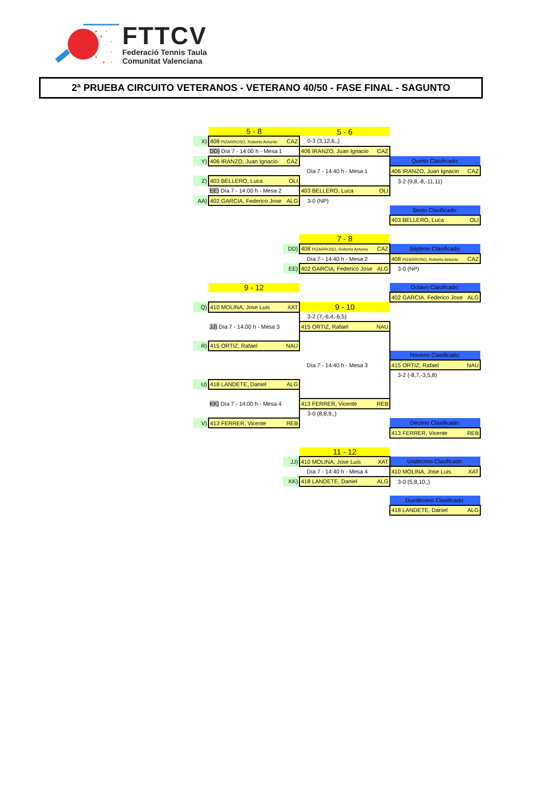FTTCV
Federació Tennis Taula
Comunitat Valenciana
2ª PRUEBA CIRCUITO VETERANOS - VETERANO 40/50 - FASE FINAL - SAGUNTO
| | 5 - 8 | | 5 - 6 | |
| X) | 408 PIZARROSO, Roberto Antonio CAZ | | 0-3 (3,12,6,,) | |
| | DD) Día 7 - 14:00 h - Mesa 1 | | 406 IRANZO, Juan Ignacio CAZ | |
| Y) | 406 IRANZO, Juan Ignacio CAZ | | | Quinto Clasificado: |
| | | | Día 7 - 14:40 h - Mesa 1 | 406 IRANZO, Juan Ignacio CAZ |
| Z) | 403 BELLERO, Luca OLI | | | 3-2 (9,8,-8,-11,11) |
| | EE) Día 7 - 14:00 h - Mesa 2 | | 403 BELLERO, Luca OLI | |
| AA) | 402 GARCIA, Federico Jose ALG | | 3-0 (NP) | |
| | | | | Sexto Clasificado: |
| | | | | 403 BELLERO, Luca OLI |
| | | | 7 - 8 | |
| | | DD) | 408 PIZARROSO, Roberto Antonio CAZ | Séptimo Clasificado: |
| | | | Día 7 - 14:40 h - Mesa 2 | 408 PIZARROSO, Roberto Antonio CAZ |
| | | EE) | 402 GARCIA, Federico Jose ALG | 3-0 (NP) |
| | 9 - 12 | | | Octavo Clasificado: |
| | | | | 402 GARCIA, Federico Jose ALG |
| Q) | 410 MOLINA, Jose Luis XAT | | 9 - 10 | |
| | | | 3-2 (7,-6,4,-6,5) | |
| | JJ) Día 7 - 14:00 h - Mesa 3 | | 415 ORTIZ, Rafael NAU | |
| R) | 415 ORTIZ, Rafael NAU | | | |
| | | | | Noveno Clasificado: |
| | | | Día 7 - 14:40 h - Mesa 3 | 415 ORTIZ, Rafael NAU |
| | | | | 3-2 (-8,7,-3,5,8) |
| U) | 418 LANDETE, Daniel ALG | | | |
| | KK) Día 7 - 14:00 h - Mesa 4 | | 413 FERRER, Vicente REB | |
| | | | 3-0 (8,8,9,,) | |
| V) | 413 FERRER, Vicente REB | | | Décimo Clasificado: |
| | | | | 413 FERRER, Vicente REB |
| | | | 11 - 12 | |
| | | JJ) | 410 MOLINA, Jose Luis XAT | Undécimo Clasificado: |
| | | | Día 7 - 14:40 h - Mesa 4 | 410 MOLINA, Jose Luis XAT |
| | | KK) | 418 LANDETE, Daniel ALG | 3-0 (5,8,10,,) |
| | | | | Duodécimo Clasificado: |
| | | | | 418 LANDETE, Daniel ALG |